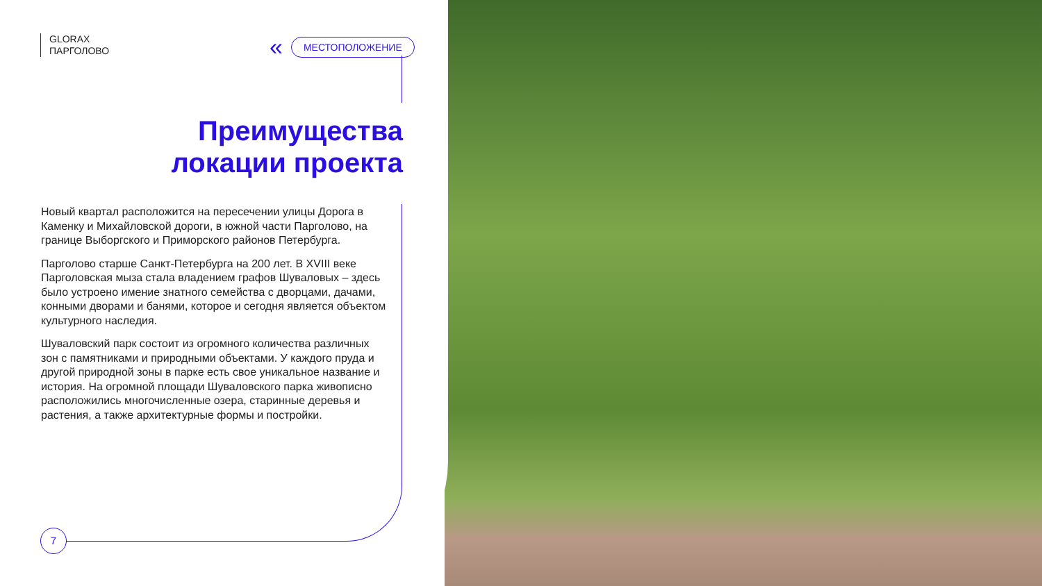GLORAX
ПАРГОЛОВО
« МЕСТОПОЛОЖЕНИЕ
Преимущества локации проекта
Новый квартал расположится на пересечении улицы Дорога в Каменку и Михайловской дороги, в южной части Парголово, на границе Выборгского и Приморского районов Петербурга.
Парголово старше Санкт-Петербурга на 200 лет. В XVIII веке Парголовская мыза стала владением графов Шуваловых – здесь было устроено имение знатного семейства с дворцами, дачами, конными дворами и банями, которое и сегодня является объектом культурного наследия.
Шуваловский парк состоит из огромного количества различных зон с памятниками и природными объектами. У каждого пруда и другой природной зоны в парке есть свое уникальное название и история. На огромной площади Шуваловского парка живописно расположились многочисленные озера, старинные деревья и растения, а также архитектурные формы и постройки.
7